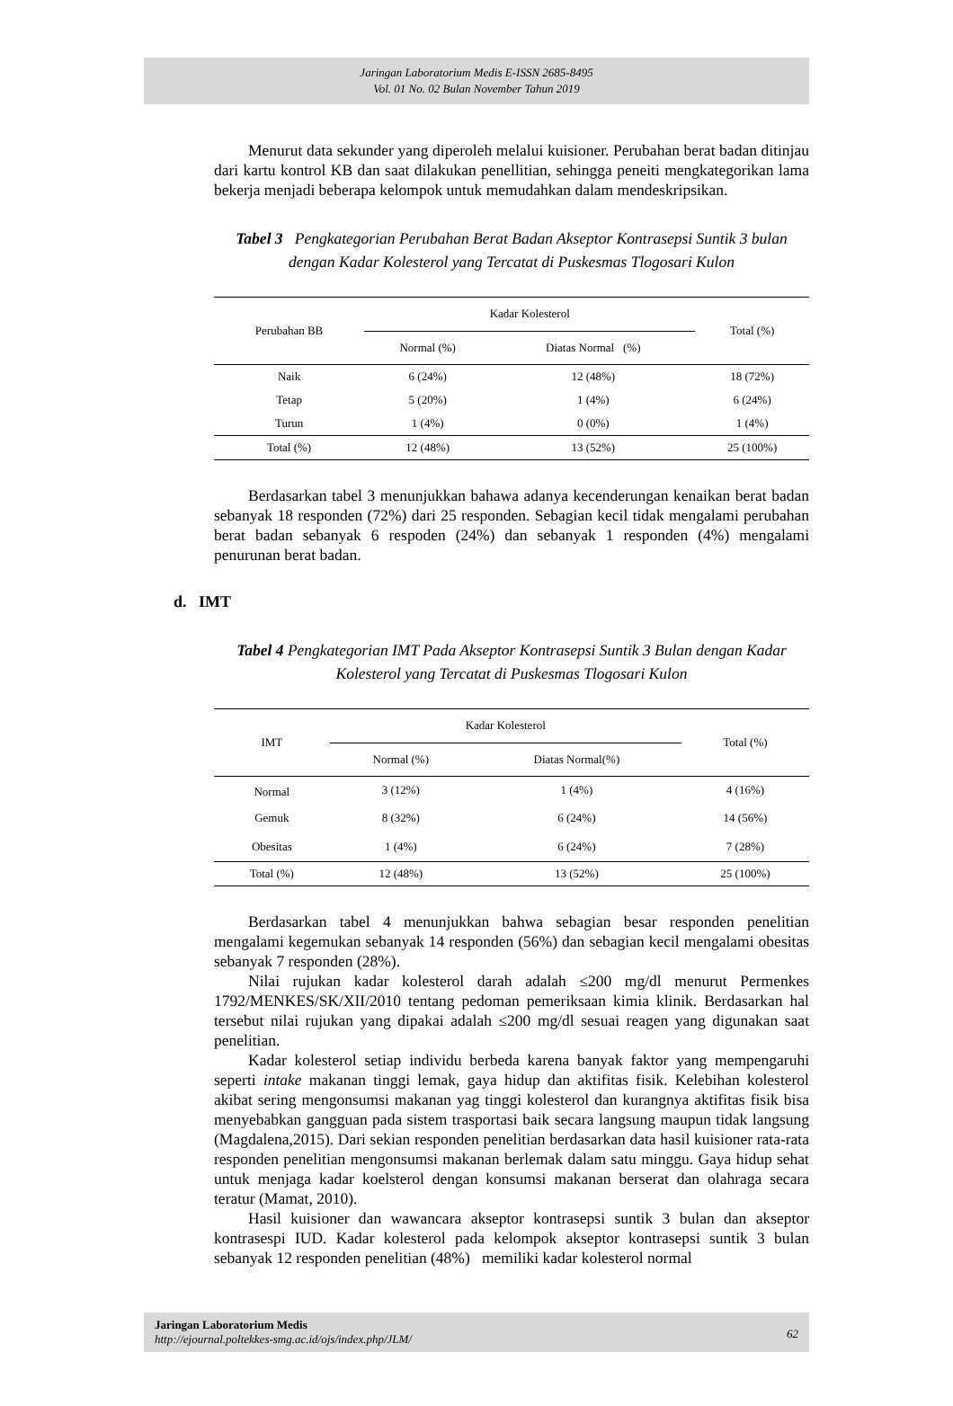Jaringan Laboratorium Medis E-ISSN 2685-8495
Vol. 01 No. 02 Bulan November Tahun 2019
Menurut data sekunder yang diperoleh melalui kuisioner. Perubahan berat badan ditinjau dari kartu kontrol KB dan saat dilakukan penellitian, sehingga peneiti mengkategorikan lama bekerja menjadi beberapa kelompok untuk memudahkan dalam mendeskripsikan.
Tabel 3 Pengkategorian Perubahan Berat Badan Akseptor Kontrasepsi Suntik 3 bulan dengan Kadar Kolesterol yang Tercatat di Puskesmas Tlogosari Kulon
| Perubahan BB | Kadar Kolesterol | | Total (%) |
| --- | --- | --- | --- |
| | Normal (%) | Diatas Normal (%) | |
| Naik | 6 (24%) | 12 (48%) | 18 (72%) |
| Tetap | 5 (20%) | 1 (4%) | 6 (24%) |
| Turun | 1 (4%) | 0 (0%) | 1 (4%) |
| Total (%) | 12 (48%) | 13 (52%) | 25 (100%) |
Berdasarkan tabel 3 menunjukkan bahawa adanya kecenderungan kenaikan berat badan sebanyak 18 responden (72%) dari 25 responden. Sebagian kecil tidak mengalami perubahan berat badan sebanyak 6 respoden (24%) dan sebanyak 1 responden (4%) mengalami penurunan berat badan.
d. IMT
Tabel 4 Pengkategorian IMT Pada Akseptor Kontrasepsi Suntik 3 Bulan dengan Kadar Kolesterol yang Tercatat di Puskesmas Tlogosari Kulon
| IMT | Kadar Kolesterol | | Total (%) |
| --- | --- | --- | --- |
| | Normal (%) | Diatas Normal(%) | |
| Normal | 3 (12%) | 1 (4%) | 4 (16%) |
| Gemuk | 8 (32%) | 6 (24%) | 14 (56%) |
| Obesitas | 1 (4%) | 6 (24%) | 7 (28%) |
| Total (%) | 12 (48%) | 13 (52%) | 25 (100%) |
Berdasarkan tabel 4 menunjukkan bahwa sebagian besar responden penelitian mengalami kegemukan sebanyak 14 responden (56%) dan sebagian kecil mengalami obesitas sebanyak 7 responden (28%).
Nilai rujukan kadar kolesterol darah adalah ≤200 mg/dl menurut Permenkes 1792/MENKES/SK/XII/2010 tentang pedoman pemeriksaan kimia klinik. Berdasarkan hal tersebut nilai rujukan yang dipakai adalah ≤200 mg/dl sesuai reagen yang digunakan saat penelitian.
Kadar kolesterol setiap individu berbeda karena banyak faktor yang mempengaruhi seperti intake makanan tinggi lemak, gaya hidup dan aktifitas fisik. Kelebihan kolesterol akibat sering mengonsumsi makanan yag tinggi kolesterol dan kurangnya aktifitas fisik bisa menyebabkan gangguan pada sistem trasportasi baik secara langsung maupun tidak langsung (Magdalena,2015). Dari sekian responden penelitian berdasarkan data hasil kuisioner rata-rata responden penelitian mengonsumsi makanan berlemak dalam satu minggu. Gaya hidup sehat untuk menjaga kadar koelsterol dengan konsumsi makanan berserat dan olahraga secara teratur (Mamat, 2010).
Hasil kuisioner dan wawancara akseptor kontrasepsi suntik 3 bulan dan akseptor kontrasespi IUD. Kadar kolesterol pada kelompok akseptor kontrasepsi suntik 3 bulan sebanyak 12 responden penelitian (48%) memiliki kadar kolesterol normal
Jaringan Laboratorium Medis
http://ejournal.poltekkes-smg.ac.id/ojs/index.php/JLM/
62